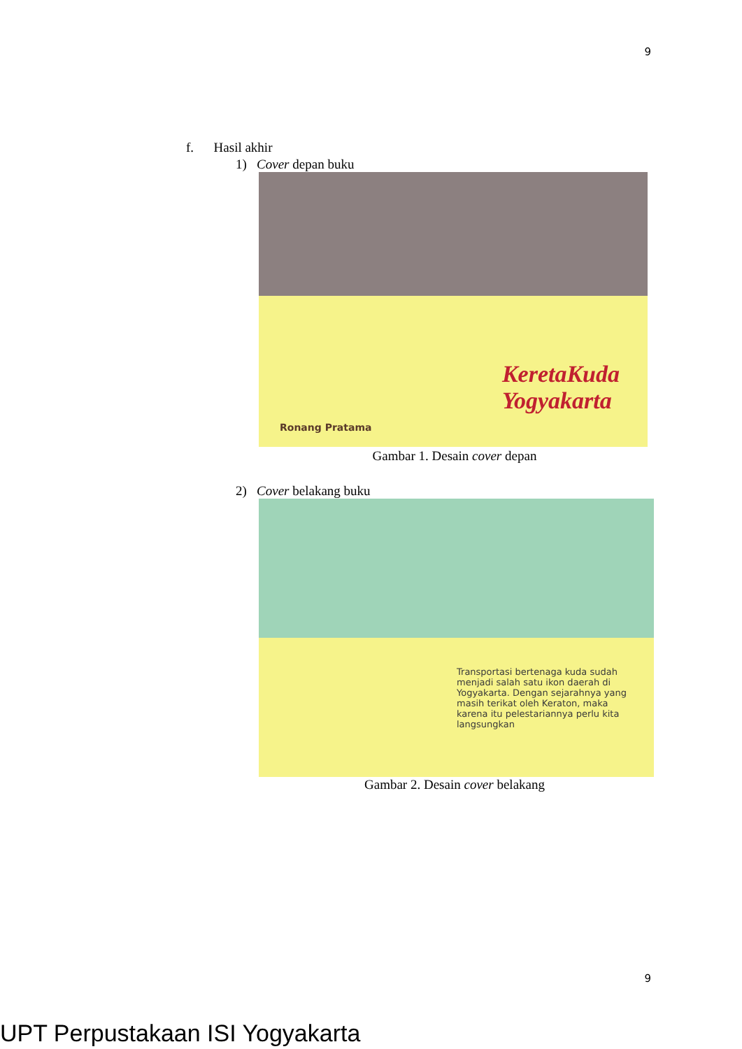9
f. Hasil akhir
1) Cover depan buku
KeretaKuda
Yogyakarta
Ronang Pratama
Gambar 1. Desain cover depan
2) Cover belakang buku
Transportasi bertenaga kuda sudah menjadi salah satu ikon daerah di Yogyakarta. Dengan sejarahnya yang masih terikat oleh Keraton, maka karena itu pelestariannya perlu kita langsungkan
Gambar 2. Desain cover belakang
9
UPT Perpustakaan ISI Yogyakarta